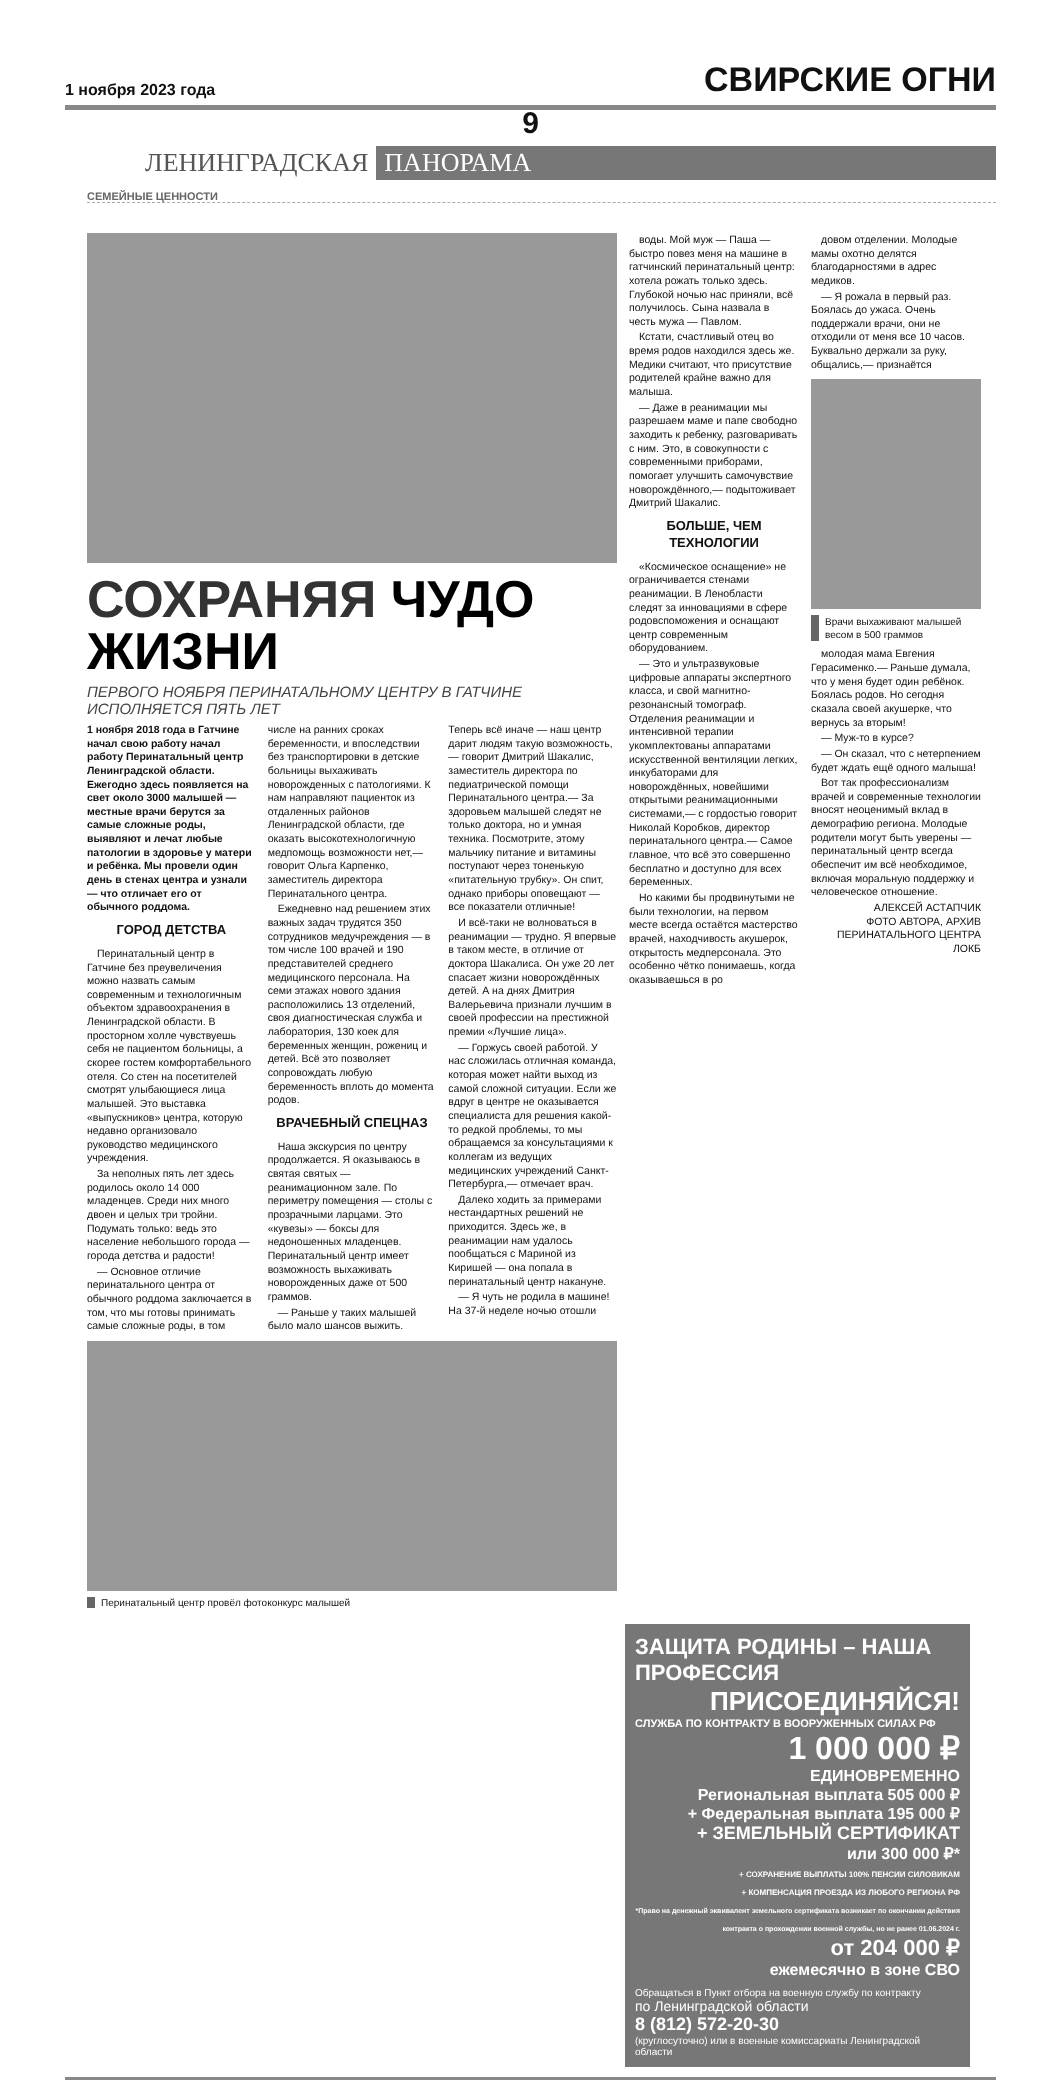1 ноября 2023 года
СВИРСКИЕ ОГНИ
9
ЛЕНИНГРАДСКАЯ ПАНОРАМА
СЕМЕЙНЫЕ ЦЕННОСТИ
СОХРАНЯЯ ЧУДО ЖИЗНИ
ПЕРВОГО НОЯБРЯ ПЕРИНАТАЛЬНОМУ ЦЕНТРУ В ГАТЧИНЕ ИСПОЛНЯЕТСЯ ПЯТЬ ЛЕТ
1 ноября 2018 года в Гатчине начал свою работу начал работу Перинатальный центр Ленинградской области. Ежегодно здесь появляется на свет около 3000 малышей — местные врачи берутся за самые сложные роды, выявляют и лечат любые патологии в здоровье у матери и ребёнка. Мы провели один день в стенах центра и узнали — что отличает его от обычного роддома.
ГОРОД ДЕТСТВА
Перинатальный центр в Гатчине без преувеличения можно назвать самым современным и технологичным объектом здравоохранения в Ленинградской области. В просторном холле чувствуешь себя не пациентом больницы, а скорее гостем комфортабельного отеля. Со стен на посетителей смотрят улыбающиеся лица малышей. Это выставка «выпускников» центра, которую недавно организовало руководство медицинского учреждения.
За неполных пять лет здесь родилось около 14 000 младенцев. Среди них много двоен и целых три тройни. Подумать только: ведь это население небольшого города — города детства и радости!
— Основное отличие перинатального центра от обычного роддома заключается в том, что мы готовы принимать самые сложные роды, в том числе на ранних сроках беременности, и впоследствии без транспортировки в детские больницы выхаживать новорожденных с патологиями. К нам направляют пациенток из отдаленных районов Ленинградской области, где оказать высокотехнологичную медпомощь возможности нет,— говорит Ольга Карпенко, заместитель директора Перинатального центра.
Ежедневно над решением этих важных задач трудятся 350 сотрудников медучреждения — в том числе 100 врачей и 190 представителей среднего медицинского персонала. На семи этажах нового здания расположились 13 отделений, своя диагностическая служба и лаборатория, 130 коек для беременных женщин, рожениц и детей. Всё это позволяет сопровождать любую беременность вплоть до момента родов.
ВРАЧЕБНЫЙ СПЕЦНАЗ
Наша экскурсия по центру продолжается. Я оказываюсь в святая святых — реанимационном зале. По периметру помещения — столы с прозрачными ларцами. Это «кувезы» — боксы для недоношенных младенцев. Перинатальный центр имеет возможность выхаживать новорожденных даже от 500 граммов.
— Раньше у таких малышей было мало шансов выжить. Теперь всё иначе — наш центр дарит людям такую возможность,— говорит Дмитрий Шакалис, заместитель директора по педиатрической помощи Перинатального центра.— За здоровьем малышей следят не только доктора, но и умная техника. Посмотрите, этому мальчику питание и витамины поступают через тоненькую «питательную трубку». Он спит, однако приборы оповещают — все показатели отличные!
И всё-таки не волноваться в реанимации — трудно. Я впервые в таком месте, в отличие от доктора Шакалиса. Он уже 20 лет спасает жизни новорождённых детей. А на днях Дмитрия Валерьевича признали лучшим в своей профессии на престижной премии «Лучшие лица».
— Горжусь своей работой. У нас сложилась отличная команда, которая может найти выход из самой сложной ситуации. Если же вдруг в центре не оказывается специалиста для решения какой-то редкой проблемы, то мы обращаемся за консультациями к коллегам из ведущих медицинских учреждений Санкт-Петербурга,— отмечает врач.
Далеко ходить за примерами нестандартных решений не приходится. Здесь же, в реанимации нам удалось пообщаться с Мариной из Киришей — она попала в перинатальный центр накануне.
— Я чуть не родила в машине! На 37-й неделе ночью отошли
Перинатальный центр провёл фотоконкурс малышей
воды. Мой муж — Паша — быстро повез меня на машине в гатчинский перинатальный центр: хотела рожать только здесь. Глубокой ночью нас приняли, всё получилось. Сына назвала в честь мужа — Павлом.
Кстати, счастливый отец во время родов находился здесь же. Медики считают, что присутствие родителей крайне важно для малыша.
— Даже в реанимации мы разрешаем маме и папе свободно заходить к ребенку, разговаривать с ним. Это, в совокупности с современными приборами, помогает улучшить самочувствие новорождённого,— подытоживает Дмитрий Шакалис.
БОЛЬШЕ, ЧЕМ ТЕХНОЛОГИИ
«Космическое оснащение» не ограничивается стенами реанимации. В Ленобласти следят за инновациями в сфере родовспоможения и оснащают центр современным оборудованием.
— Это и ультразвуковые цифровые аппараты экспертного класса, и свой магнитно-резонансный томограф. Отделения реанимации и интенсивной терапии укомплектованы аппаратами искусственной вентиляции легких, инкубаторами для новорождённых, новейшими открытыми реанимационными системами,— с гордостью говорит Николай Коробков, директор перинатального центра.— Самое главное, что всё это совершенно бесплатно и доступно для всех беременных.
Но какими бы продвинутыми не были технологии, на первом месте всегда остаётся мастерство врачей, находчивость акушерок, открытость медперсонала. Это особенно чётко понимаешь, когда оказываешься в ро
довом отделении. Молодые мамы охотно делятся благодарностями в адрес медиков.
— Я рожала в первый раз. Боялась до ужаса. Очень поддержали врачи, они не отходили от меня все 10 часов. Буквально держали за руку, общались,— признаётся
Врачи выхаживают малышей весом в 500 граммов
молодая мама Евгения Герасименко.— Раньше думала, что у меня будет один ребёнок. Боялась родов. Но сегодня сказала своей акушерке, что вернусь за вторым!
— Муж-то в курсе?
— Он сказал, что с нетерпением будет ждать ещё одного малыша!
Вот так профессионализм врачей и современные технологии вносят неоценимый вклад в демографию региона. Молодые родители могут быть уверены — перинатальный центр всегда обеспечит им всё необходимое, включая моральную поддержку и человеческое отношение.
АЛЕКСЕЙ АСТАПЧИК
ФОТО АВТОРА, АРХИВ ПЕРИНАТАЛЬНОГО ЦЕНТРА ЛОКБ
ЗАЩИТА РОДИНЫ – НАША ПРОФЕССИЯ
ПРИСОЕДИНЯЙСЯ!
СЛУЖБА ПО КОНТРАКТУ В ВООРУЖЕННЫХ СИЛАХ РФ
1 000 000 ₽
ЕДИНОВРЕМЕННО
Региональная выплата 505 000 ₽
+ Федеральная выплата 195 000 ₽
+ ЗЕМЕЛЬНЫЙ СЕРТИФИКАТ
или 300 000 ₽*
+ СОХРАНЕНИЕ ВЫПЛАТЫ 100% ПЕНСИИ СИЛОВИКАМ
+ КОМПЕНСАЦИЯ ПРОЕЗДА ИЗ ЛЮБОГО РЕГИОНА РФ
*Право на денежный эквивалент земельного сертификата возникает по окончании действия контракта о прохождении военной службы, но не ранее 01.06.2024 г.
от 204 000 ₽
ежемесячно в зоне СВО
Обращаться в Пункт отбора на военную службу по контракту
по Ленинградской области
8 (812) 572-20-30
(круглосуточно) или в военные комиссариаты Ленинградской области